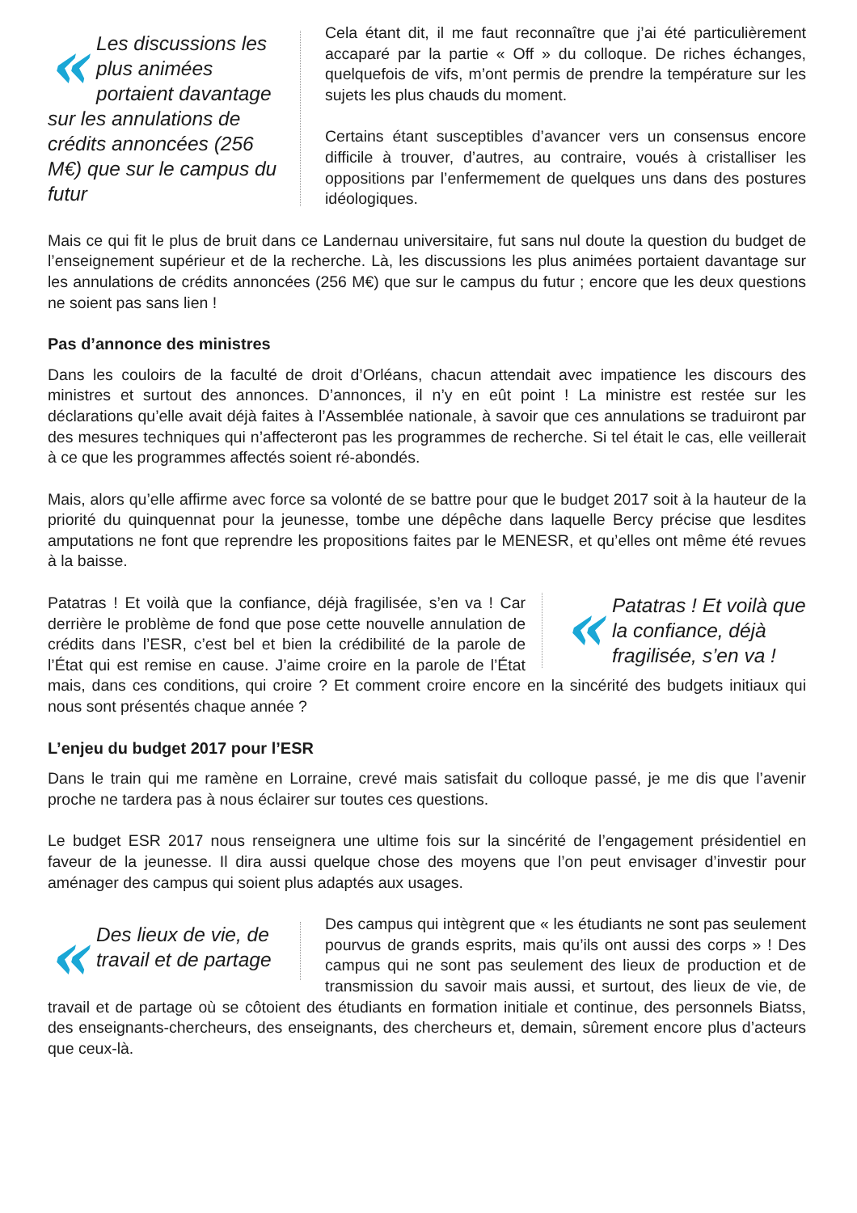« Les discussions les plus animées portaient davantage sur les annulations de crédits annoncées (256 M€) que sur le campus du futur
Cela étant dit, il me faut reconnaître que j’ai été particulièrement accaparé par la partie « Off » du colloque. De riches échanges, quelquefois de vifs, m’ont permis de prendre la température sur les sujets les plus chauds du moment.
Certains étant susceptibles d’avancer vers un consensus encore difficile à trouver, d’autres, au contraire, voués à cristalliser les oppositions par l’enfermement de quelques uns dans des postures idéologiques.
Mais ce qui fit le plus de bruit dans ce Landernau universitaire, fut sans nul doute la question du budget de l’enseignement supérieur et de la recherche. Là, les discussions les plus animées portaient davantage sur les annulations de crédits annoncées (256 M€) que sur le campus du futur ; encore que les deux questions ne soient pas sans lien !
Pas d’annonce des ministres
Dans les couloirs de la faculté de droit d’Orléans, chacun attendait avec impatience les discours des ministres et surtout des annonces. D’annonces, il n’y en eût point ! La ministre est restée sur les déclarations qu’elle avait déjà faites à l’Assemblée nationale, à savoir que ces annulations se traduiront par des mesures techniques qui n’affecteront pas les programmes de recherche. Si tel était le cas, elle veillerait à ce que les programmes affectés soient ré-abondés.
Mais, alors qu’elle affirme avec force sa volonté de se battre pour que le budget 2017 soit à la hauteur de la priorité du quinquennat pour la jeunesse, tombe une dépêche dans laquelle Bercy précise que lesdites amputations ne font que reprendre les propositions faites par le MENESR, et qu’elles ont même été revues à la baisse.
« Patatras ! Et voilà que la confiance, déjà fragilisée, s’en va !
Patatras ! Et voilà que la confiance, déjà fragilisée, s’en va ! Car derrière le problème de fond que pose cette nouvelle annulation de crédits dans l’ESR, c’est bel et bien la crédibilité de la parole de l’État qui est remise en cause. J’aime croire en la parole de l’État mais, dans ces conditions, qui croire ? Et comment croire encore en la sincérité des budgets initiaux qui nous sont présentés chaque année ?
L’enjeu du budget 2017 pour l’ESR
Dans le train qui me ramène en Lorraine, crevé mais satisfait du colloque passé, je me dis que l’avenir proche ne tardera pas à nous éclairer sur toutes ces questions.
Le budget ESR 2017 nous renseignera une ultime fois sur la sincérité de l’engagement présidentiel en faveur de la jeunesse. Il dira aussi quelque chose des moyens que l’on peut envisager d’investir pour aménager des campus qui soient plus adaptés aux usages.
« Des lieux de vie, de travail et de partage
Des campus qui intègrent que « les étudiants ne sont pas seulement pourvus de grands esprits, mais qu’ils ont aussi des corps » ! Des campus qui ne sont pas seulement des lieux de production et de transmission du savoir mais aussi, et surtout, des lieux de vie, de travail et de partage où se côtoient des étudiants en formation initiale et continue, des personnels Biatss, des enseignants-chercheurs, des enseignants, des chercheurs et, demain, sûrement encore plus d’acteurs que ceux-là.